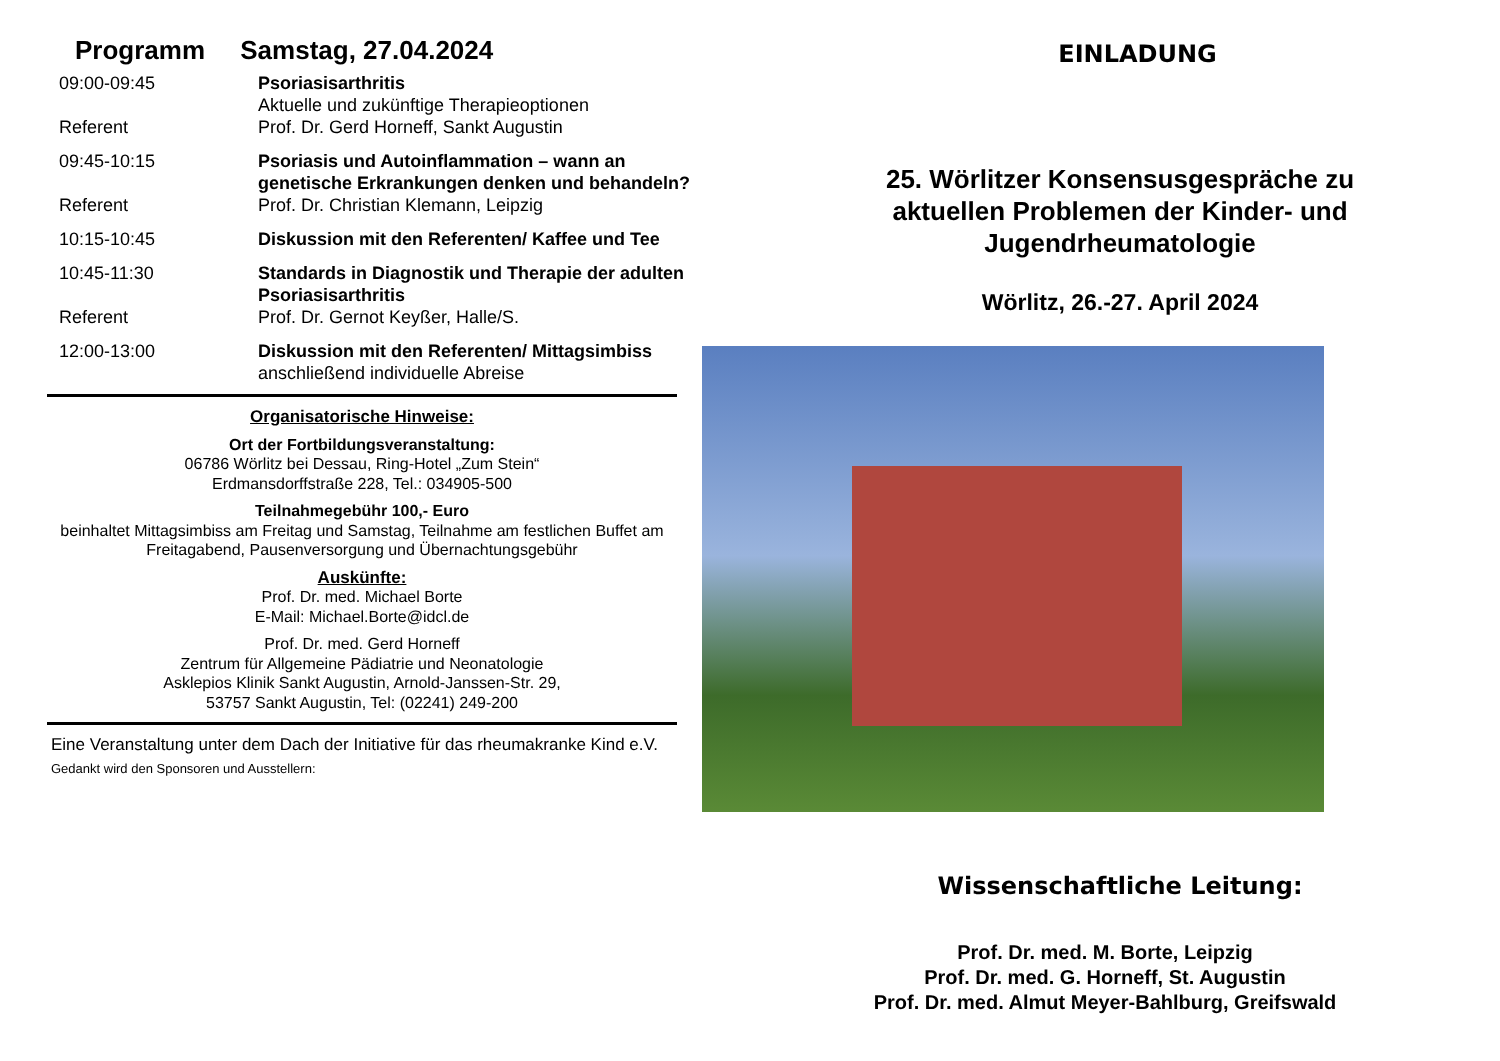Programm Samstag, 27.04.2024
| 09:00-09:45 | Psoriasisarthritis Aktuelle und zukünftige Therapieoptionen |
| Referent | Prof. Dr. Gerd Horneff, Sankt Augustin |
| 09:45-10:15 | Psoriasis und Autoinflammation – wann an genetische Erkrankungen denken und behandeln? |
| Referent | Prof. Dr. Christian Klemann, Leipzig |
| 10:15-10:45 | Diskussion mit den Referenten/ Kaffee und Tee |
| 10:45-11:30 | Standards in Diagnostik und Therapie der adulten Psoriasisarthritis |
| Referent | Prof. Dr. Gernot Keyßer, Halle/S. |
| 12:00-13:00 | Diskussion mit den Referenten/ Mittagsimbiss anschließend individuelle Abreise |
Organisatorische Hinweise:
Ort der Fortbildungsveranstaltung:
06786 Wörlitz bei Dessau, Ring-Hotel „Zum Stein“
Erdmansdorffstraße 228, Tel.: 034905-500
Teilnahmegebühr 100,- Euro
beinhaltet Mittagsimbiss am Freitag und Samstag, Teilnahme am festlichen Buffet am Freitagabend, Pausenversorgung und Übernachtungsgebühr
Auskünfte:
Prof. Dr. med. Michael Borte
E-Mail: Michael.Borte@idcl.de
Prof. Dr. med. Gerd Horneff
Zentrum für Allgemeine Pädiatrie und Neonatologie
Asklepios Klinik Sankt Augustin, Arnold-Janssen-Str. 29,
53757 Sankt Augustin, Tel: (02241) 249-200
Eine Veranstaltung unter dem Dach der Initiative für das rheumakranke Kind e.V.
Gedankt wird den Sponsoren und Ausstellern:
EINLADUNG
25. Wörlitzer Konsensusgespräche zu
aktuellen Problemen der Kinder- und
Jugendrheumatologie
Wörlitz, 26.-27. April 2024
Wissenschaftliche Leitung:
Prof. Dr. med. M. Borte, Leipzig
Prof. Dr. med. G. Horneff, St. Augustin
Prof. Dr. med. Almut Meyer-Bahlburg, Greifswald